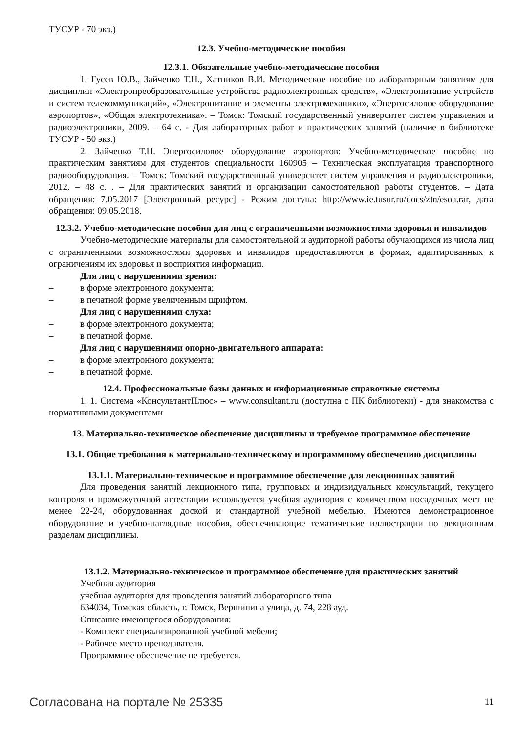ТУСУР - 70 экз.)
12.3. Учебно-методические пособия
12.3.1. Обязательные учебно-методические пособия
1. Гусев Ю.В., Зайченко Т.Н., Хатников В.И. Методическое пособие по лабораторным занятиям для дисциплин «Электропреобразовательные устройства радиоэлектронных средств», «Электропитание устройств и систем телекоммуникаций», «Электропитание и элементы электромеханики», «Энергосиловое оборудование аэропортов», «Общая электротехника». – Томск: Томский государственный университет систем управления и радиоэлектроники, 2009. – 64 с. - Для лабораторных работ и практических занятий (наличие в библиотеке ТУСУР - 50 экз.)
2. Зайченко Т.Н. Энергосиловое оборудование аэропортов: Учебно-методическое пособие по практическим занятиям для студентов специальности 160905 – Техническая эксплуатация транспортного радиооборудования. – Томск: Томский государственный университет систем управления и радиоэлектроники, 2012. – 48 с. . – Для практических занятий и организации самостоятельной работы студентов. – Дата обращения: 7.05.2017 [Электронный ресурс] - Режим доступа: http://www.ie.tusur.ru/docs/ztn/esoa.rar, дата обращения: 09.05.2018.
12.3.2. Учебно-методические пособия для лиц с ограниченными возможностями здоровья и инвалидов
Учебно-методические материалы для самостоятельной и аудиторной работы обучающихся из числа лиц с ограниченными возможностями здоровья и инвалидов предоставляются в формах, адаптированных к ограничениям их здоровья и восприятия информации.
Для лиц с нарушениями зрения:
– в форме электронного документа;
– в печатной форме увеличенным шрифтом.
Для лиц с нарушениями слуха:
– в форме электронного документа;
– в печатной форме.
Для лиц с нарушениями опорно-двигательного аппарата:
– в форме электронного документа;
– в печатной форме.
12.4. Профессиональные базы данных и информационные справочные системы
1. 1. Система «КонсультантПлюс» – www.consultant.ru (доступна с ПК библиотеки) - для знакомства с нормативными документами
13. Материально-техническое обеспечение дисциплины и требуемое программное обеспечение
13.1. Общие требования к материально-техническому и программному обеспечению дисциплины
13.1.1. Материально-техническое и программное обеспечение для лекционных занятий
Для проведения занятий лекционного типа, групповых и индивидуальных консультаций, текущего контроля и промежуточной аттестации используется учебная аудитория с количеством посадочных мест не менее 22-24, оборудованная доской и стандартной учебной мебелью. Имеются демонстрационное оборудование и учебно-наглядные пособия, обеспечивающие тематические иллюстрации по лекционным разделам дисциплины.
13.1.2. Материально-техническое и программное обеспечение для практических занятий
Учебная аудитория
учебная аудитория для проведения занятий лабораторного типа
634034, Томская область, г. Томск, Вершинина улица, д. 74, 228 ауд.
Описание имеющегося оборудования:
- Комплект специализированной учебной мебели;
- Рабочее место преподавателя.
Программное обеспечение не требуется.
Согласована на портале № 25335 11